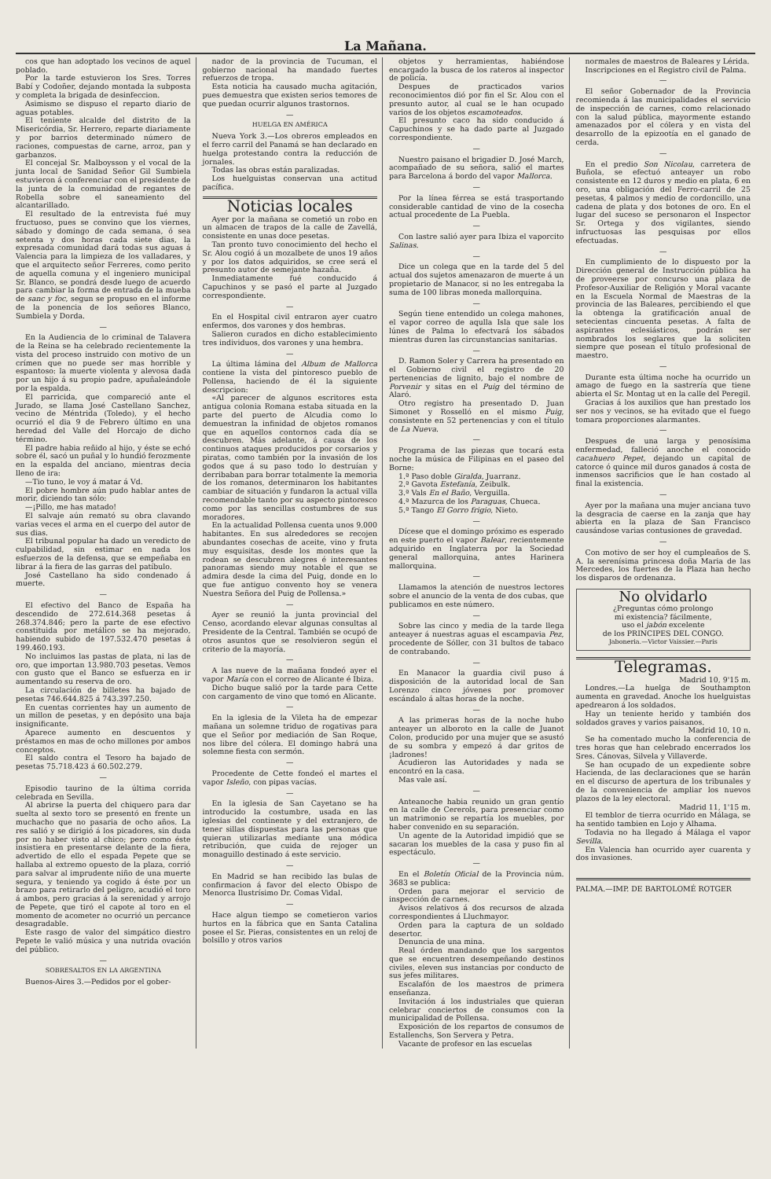La Mañana.
cos que han adoptado los vecinos de aquel poblado.
Por la tarde estuvieron los Sres. Torres Babí y Codoñer, dejando montada la subposta y completa la brigada de desinfeccion.
Asimismo se dispuso el reparto diario de aguas potables.
El teniente alcalde del distrito de la Misericórdia, Sr. Herrero, reparte diariamente y por barrios determinado número de raciones, compuestas de carne, arroz, pan y garbanzos.
El concejal Sr. Malboysson y el vocal de la junta local de Sanidad Señor Gil Sumbiela estuvieron á conferenciar con el presidente de la junta de la comunidad de regantes de Robella sobre el saneamiento del alcantarillado.
El resultado de la entrevista fué muy fructuoso, pues se convino que los viernes, sábado y domingo de cada semana, ó sea setenta y dos horas cada siete dias, la expresada comunidad dará todas sus aguas á Valencia para la limpieza de los valladares, y que el arquitecto señor Ferreres, como perito de aquella comuna y el ingeniero municipal Sr. Blanco, se pondrá desde luego de acuerdo para cambiar la forma de entrada de la mueba de sanc y foc, segun se propuso en el informe de la ponencia de los señores Blanco, Sumbiela y Dorda.
—
En la Audiencia de lo criminal de Talavera de la Reina se ha celebrado recientemente la vista del proceso instruido con motivo de un crímen que no puede ser mas horrible y espantoso: la muerte violenta y alevosa dada por un hijo á su propio padre, apuñaleándole por la espalda.
El parricida, que compareció ante el Jurado, se llama José Castellano Sanchez, vecino de Méntrida (Toledo), y el hecho ocurrió el dia 9 de Febrero último en una heredad del Valle del Horcajo de dicho término.
El padre habia reñido al hijo, y éste se echó sobre él, sacó un puñal y lo hundió ferozmente en la espalda del anciano, mientras decia lleno de ira:
—Tio tuno, le voy á matar á Vd.
El pobre hombre aún pudo hablar antes de morir, diciendo tan sólo:
—¡Pillo, me has matado!
El salvaje aún remató su obra clavando varias veces el arma en el cuerpo del autor de sus dias.
El tribunal popular ha dado un veredicto de culpabilidad, sin estimar en nada los esfuerzos de la defensa, que se empeñaba en librar á la fiera de las garras del patíbulo.
José Castellano ha sido condenado á muerte.
—
El efectivo del Banco de España ha descendido de 272.614.368 pesetas á 268.374.846; pero la parte de ese efectivo constituida por metálico se ha mejorado, habiendo subido de 197.532.470 pesetas á 199.460.193.
No incluimos las pastas de plata, ni las de oro, que importan 13.980.703 pesetas. Vemos con gusto que el Banco se esfuerza en ir aumentando su reserva de oro.
La circulación de billetes ha bajado de pesetas 746.644.825 á 743.397.250.
En cuentas corrientes hay un aumento de un millon de pesetas, y en depósito una baja insignificante.
Aparece aumento en descuentos y préstamos en mas de ocho millones por ambos conceptos.
El saldo contra el Tesoro ha bajado de pesetas 75.718.423 á 60.502.279.
—
Episodio taurino de la última corrida celebrada en Sevilla.
Al abrirse la puerta del chiquero para dar suelta al sexto toro se presentó en frente un muchacho que no pasaria de ocho años. La res salió y se dirigió á los picadores, sin duda por no haber visto al chico; pero como éste insistiera en presentarse delante de la fiera, advertido de ello el espada Pepete que se hallaba al extremo opuesto de la plaza, corrió para salvar al imprudente niño de una muerte segura, y teniendo ya cogido á éste por un brazo para retirarlo del peligro, acudió el toro á ambos, pero gracias á la serenidad y arrojo de Pepete, que tiró el capote al toro en el momento de acometer no ocurrió un percance desagradable.
Este rasgo de valor del simpático diestro Pepete le valió música y una nutrida ovación del público.
—
SOBRESALTOS EN LA ARGENTINA
Buenos-Aires 3.—Pedidos por el gober-
nador de la provincia de Tucuman, el gobierno nacional ha mandado fuertes refuerzos de tropa.
Esta noticia ha causado mucha agitación, pues demuestra que existen serios temores de que puedan ocurrir algunos trastornos.
—
HUELGA EN AMÉRICA
Nueva York 3.—Los obreros empleados en el ferro carril del Panamá se han declarado en huelga protestando contra la reducción de jornales.
Todas las obras están paralizadas.
Los huelguistas conservan una actitud pacífica.
Noticias locales
Ayer por la mañana se cometió un robo en un almacen de trapos de la calle de Zavellá, consistente en unas doce pesetas.
Tan pronto tuvo conocimiento del hecho el Sr. Alou cogió á un mozalbete de unos 19 años y por los datos adquiridos, se cree será el presunto autor de semejante hazaña.
Inmediatamente fué conducido á Capuchinos y se pasó el parte al Juzgado correspondiente.
—
En el Hospital civil entraron ayer cuatro enfermos, dos varones y dos hembras.
Salieron curados en dicho establecimiento tres individuos, dos varones y una hembra.
—
La última lámina del Album de Mallorca contiene la vista del pintoresco pueblo de Pollensa, haciendo de él la siguiente descripcion:
«Al parecer de algunos escritores esta antigua colonia Romana estaba situada en la parte del puerto de Alcudia como lo demuestran la infinidad de objetos romanos que en aquellos contornos cada día se descubren. Más adelante, á causa de los continuos ataques producidos por corsarios y piratas, como también por la invasión de los godos que á su paso todo lo destruían y derribaban para borrar totalmente la memoria de los romanos, determinaron los habitantes cambiar de situación y fundaron la actual villa recomendable tanto por su aspecto pintoresco como por las sencillas costumbres de sus moradores.
En la actualidad Pollensa cuenta unos 9.000 habitantes. En sus alrededores se recojen abundantes cosechas de aceite, vino y fruta muy esquisitas, desde los montes que la rodean se descubren alegres é interesantes panoramas siendo muy notable el que se admira desde la cima del Puig, donde en lo que fue antiguo convento hoy se venera Nuestra Señora del Puig de Pollensa.»
—
Ayer se reunió la junta provincial del Censo, acordando elevar algunas consultas al Presidente de la Central. También se ocupó de otros asuntos que se resolvieron según el criterio de la mayoría.
—
A las nueve de la mañana fondeó ayer el vapor María con el correo de Alicante é Ibiza.
Dicho buque salió por la tarde para Cette con cargamento de vino que tomó en Alicante.
—
En la iglesia de la Vileta ha de empezar mañana un solemne triduo de rogativas para que el Señor por mediación de San Roque, nos libre del cólera. El domingo habrá una solemne fiesta con sermón.
—
Procedente de Cette fondeó el martes el vapor Isleño, con pipas vacías.
—
En la iglesia de San Cayetano se ha introducido la costumbre, usada en las iglesias del continente y del extranjero, de tener sillas dispuestas para las personas que quieran utilizarlas mediante una módica retribución, que cuida de rejoger un monaguillo destinado á este servicio.
—
En Madrid se han recibido las bulas de confirmacion á favor del electo Obispo de Menorca Ilustrísimo Dr. Comas Vidal.
—
Hace algun tiempo se cometieron varios hurtos en la fábrica que en Santa Catalina posee el Sr. Pieras, consistentes en un reloj de bolsillo y otros varios
objetos y herramientas, habiéndose encargado la busca de los rateros al inspector de policía.
Despues de practicados varios reconocimientos dió por fin el Sr. Alou con el presunto autor, al cual se le han ocupado varios de los objetos escamoteados.
El presunto caco ha sido conducido á Capuchinos y se ha dado parte al Juzgado correspondiente.
—
Nuestro paisano el brigadier D. José March, acompañado de su señora, salió el martes para Barcelona á bordo del vapor Mallorca.
—
Por la línea férrea se está trasportando considerable cantidad de vino de la cosecha actual procedente de La Puebla.
—
Con lastre salió ayer para Ibiza el vaporcito Salinas.
—
Dice un colega que en la tarde del 5 del actual dos sujetos amenazaron de muerte á un propietario de Manacor, si no les entregaba la suma de 100 libras moneda mallorquina.
—
Según tiene entendido un colega mahones, el vapor correo de aqulla Isla que sale los lúnes de Palma lo efectvará los sábados mientras duren las circunstancias sanitarias.
—
D. Ramon Soler y Carrera ha presentado en el Gobierno civil el registro de 20 pertenencias de lignito, bajo el nombre de Porvenir y sitas en el Puig del término de Alaró.
Otro registro ha presentado D. Juan Simonet y Rosselló en el mismo Puig, consistente en 52 pertenencias y con el título de La Nueva.
—
Programa de las piezas que tocará esta noche la música de Filipinas en el paseo del Borne:
1.ª Paso doble Giralda, Juarranz.
2.ª Gavota Estefanía, Zeibulk.
3.ª Vals En el Baño, Verguilla.
4.ª Mazurca de los Paraguas, Chueca.
5.ª Tango El Gorro frigio, Nieto.
—
Dícese que el domingo próximo es esperado en este puerto el vapor Balear, recientemente adquirido en Inglaterra por la Sociedad general mallorquina, antes Harinera mallorquina.
—
Llamamos la atención de nuestros lectores sobre el anuncio de la venta de dos cubas, que publicamos en este número.
—
Sobre las cinco y media de la tarde llega anteayer á nuestras aguas el escampavia Pez, procedente de Sóller, con 31 bultos de tabaco de contrabando.
—
En Manacor la guardia civil puso á disposición de la autoridad local de San Lorenzo cinco jóvenes por promover escándalo á altas horas de la noche.
—
A las primeras horas de la noche hubo anteayer un alboroto en la calle de Juanot Colon, producido por una mujer que se asustó de su sombra y empezó á dar gritos de ¡ladrones!
Acudieron las Autoridades y nada se encontró en la casa.
Mas vale así.
—
Anteanoche habia reunido un gran gentío en la calle de Cererols, para presenciar como un matrimonio se repartía los muebles, por haber convenido en su separación.
Un agente de la Autoridad impidió que se sacaran los muebles de la casa y puso fin al espectáculo.
—
En el Boletín Oficial de la Provincia núm. 3683 se publica:
Orden para mejorar el servicio de inspección de carnes.
Avisos relativos á dos recursos de alzada correspondientes á Lluchmayor.
Orden para la captura de un soldado desertor.
Denuncia de una mina.
Real órden mandando que los sargentos que se encuentren desempeñando destinos civiles, eleven sus instancias por conducto de sus jefes militares.
Escalafón de los maestros de primera enseñanza.
Invitación á los industriales que quieran celebrar conciertos de consumos con la municipalidad de Pollensa.
Exposición de los repartos de consumos de Estallenchs, Son Servera y Petra.
Vacante de profesor en las escuelas
normales de maestros de Baleares y Lérida.
Inscripciones en el Registro civil de Palma.
—
El señor Gobernador de la Provincia recomienda á las municipalidades el servicio de inspección de carnes, como relacionado con la salud pública, mayormente estando amenazados por el cólera y en vista del desarrollo de la epizootía en el ganado de cerda.
—
En el predio Son Nicolau, carretera de Buñola, se efectuó anteayer un robo consistente en 12 duros y medio en plata, 6 en oro, una obligación del Ferro-carril de 25 pesetas, 4 palmos y medio de cordoncillo, una cadena de plata y dos botones de oro. En el lugar del suceso se personaron el Inspector Sr. Ortega y dos vigilantes, siendo infructuosas las pesquisas por ellos efectuadas.
—
En cumplimiento de lo dispuesto por la Dirección general de Instrucción pública ha de proveerse por concurso una plaza de Profesor-Auxiliar de Religión y Moral vacante en la Escuela Normal de Maestras de la provincia de las Baleares, percibiendo el que la obtenga la gratificación anual de setecientas cincuenta pesetas. A falta de aspirantes eclesiásticos, podrán ser nombrados los seglares que la soliciten siempre que posean el título profesional de maestro.
—
Durante esta última noche ha ocurrido un amago de fuego en la sastrería que tiene abierta el Sr. Montag ut en la calle del Peregil.
Gracias á los auxilios que han prestado los ser nos y vecinos, se ha evitado que el fuego tomara proporciones alarmantes.
—
Despues de una larga y penosísima enfermedad, falleció anoche el conocido cacahuero Pepet, dejando un capital de catorce ó quince mil duros ganados á costa de inmensos sacrificios que le han costado al final la existencia.
—
Ayer por la mañana una mujer anciana tuvo la desgracia de caerse en la zanja que hay abierta en la plaza de San Francisco causándose varias contusiones de gravedad.
—
Con motivo de ser hoy el cumpleaños de S. A. la serenísima princesa doña Maria de las Mercedes, los fuertes de la Plaza han hecho los disparos de ordenanza.
No olvidarlo
¿Preguntas cómo prolongo
mi existencia? fácilmente,
uso el jabón excelente
de los PRINCIPES DEL CONGO.
Jaboneria.—Victor Vaissier.—Paris
Telegramas.
Madrid 10, 9'15 m.
Londres.—La huelga de Southampton aumenta en gravedad. Anoche los huelguistas apedrearon á los soldados.
Hay un teniente herido y también dos soldados graves y varios paisanos.
Madrid 10, 10 n.
Se ha comentado mucho la conferencia de tres horas que han celebrado encerrados los Sres. Cánovas, Silvela y Villaverde.
Se han ocupado de un expediente sobre Hacienda, de las declaraciones que se harán en el discurso de apertura de los tribunales y de la conveniencia de ampliar los nuevos plazos de la ley electoral.
Madrid 11, 1'15 m.
El temblor de tierra ocurrido en Málaga, se ha sentido tambien en Lojo y Alhama.
Todavia no ha llegado á Málaga el vapor Sevilla.
En Valencia han ocurrido ayer cuarenta y dos invasiones.
PALMA.—IMP. DE BARTOLOMÉ ROTGER